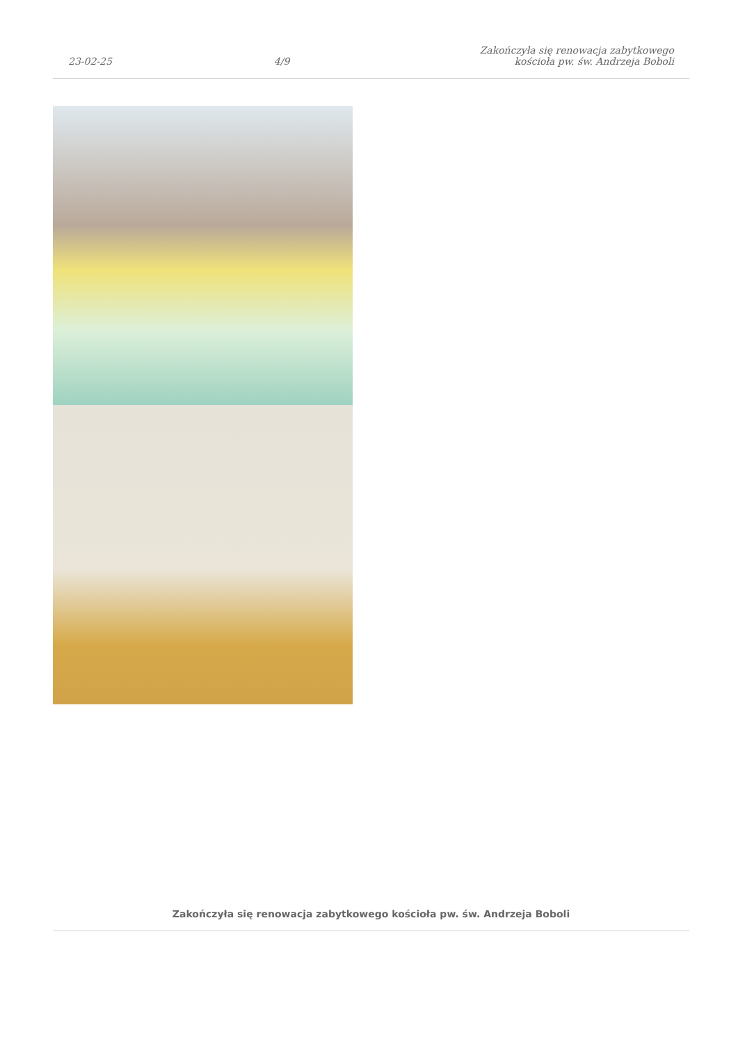23-02-25
4/9
Zakończyła się renowacja zabytkowego
kościoła pw. św. Andrzeja Boboli
Zakończyła się renowacja zabytkowego kościoła pw. św. Andrzeja Boboli